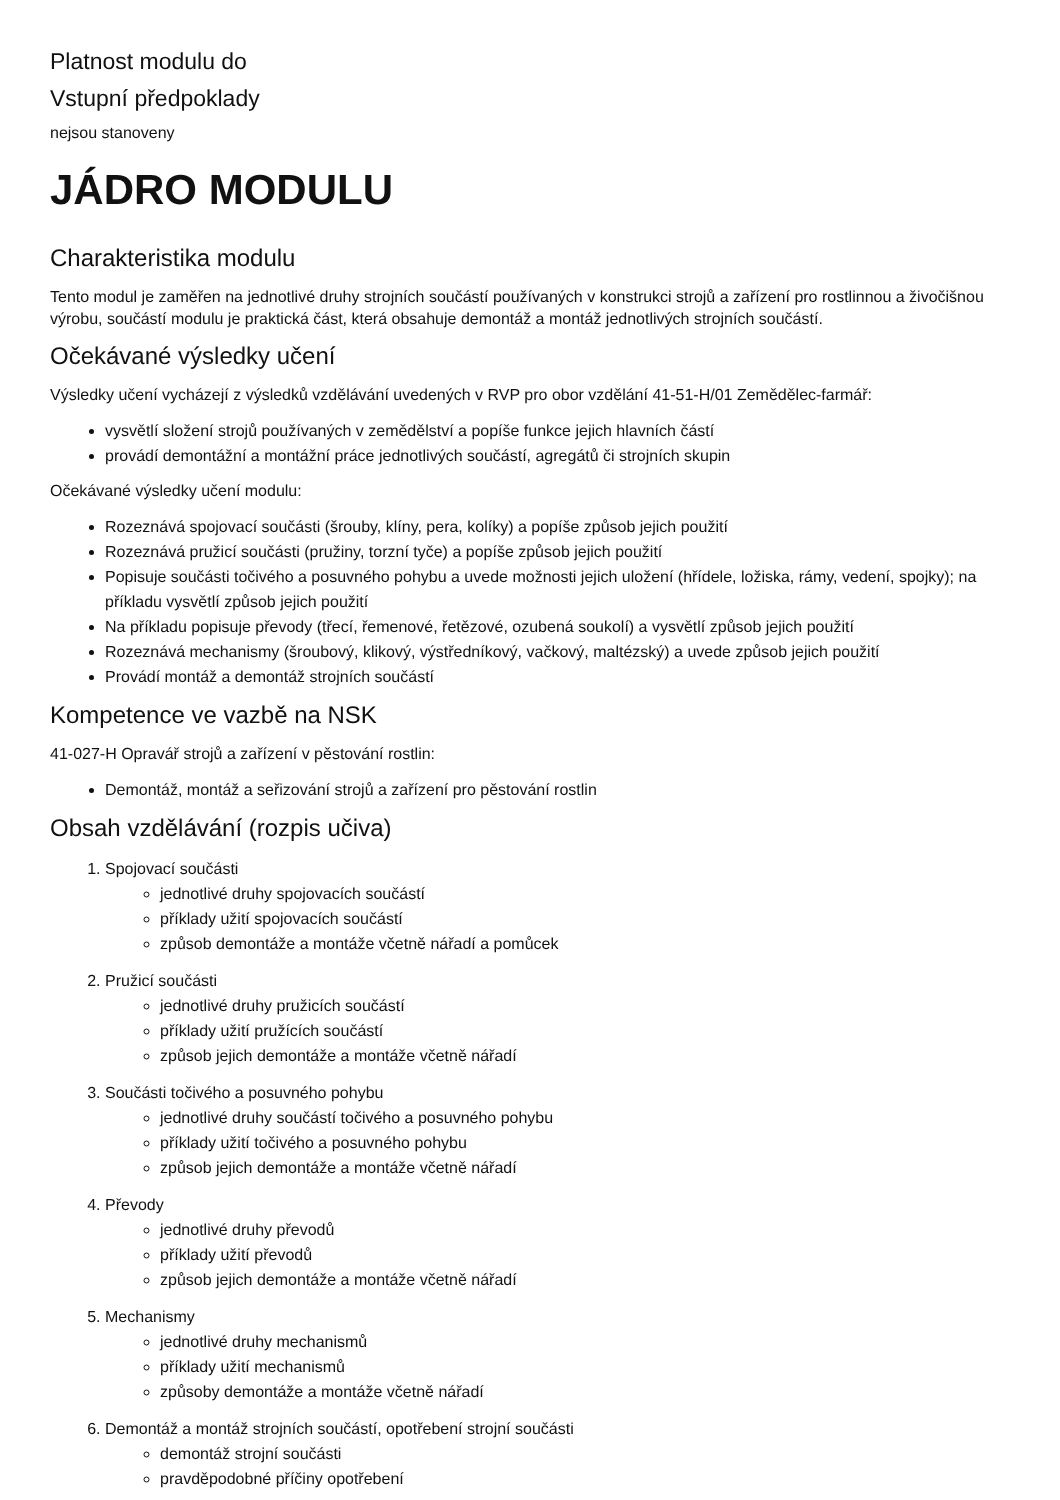Platnost modulu do
Vstupní předpoklady
nejsou stanoveny
JÁDRO MODULU
Charakteristika modulu
Tento modul je zaměřen na jednotlivé druhy strojních součástí používaných v konstrukci strojů a zařízení pro rostlinnou a živočišnou výrobu, součástí modulu je praktická část, která obsahuje demontáž a montáž jednotlivých strojních součástí.
Očekávané výsledky učení
Výsledky učení vycházejí z výsledků vzdělávání uvedených v RVP pro obor vzdělání 41-51-H/01 Zemědělec-farmář:
vysvětlí složení strojů používaných v zemědělství a popíše funkce jejich hlavních částí
provádí demontážní a montážní práce jednotlivých součástí, agregátů či strojních skupin
Očekávané výsledky učení modulu:
Rozeznává spojovací součásti (šrouby, klíny, pera, kolíky) a popíše způsob jejich použití
Rozeznává pružicí součásti (pružiny, torzní tyče) a popíše způsob jejich použití
Popisuje součásti točivého a posuvného pohybu a uvede možnosti jejich uložení (hřídele, ložiska, rámy, vedení, spojky); na příkladu vysvětlí způsob jejich použití
Na příkladu popisuje převody (třecí, řemenové, řetězové, ozubená soukolí) a vysvětlí způsob jejich použití
Rozeznává mechanismy (šroubový, klikový, výstředníkový, vačkový, maltézský) a uvede způsob jejich použití
Provádí montáž a demontáž strojních součástí
Kompetence ve vazbě na NSK
41-027-H Opravář strojů a zařízení v pěstování rostlin:
Demontáž, montáž a seřizování strojů a zařízení pro pěstování rostlin
Obsah vzdělávání (rozpis učiva)
1. Spojovací součásti
jednotlivé druhy spojovacích součástí
příklady užití spojovacích součástí
způsob demontáže a montáže včetně nářadí a pomůcek
2. Pružicí součásti
jednotlivé druhy pružicích součástí
příklady užití pružících součástí
způsob jejich demontáže a montáže včetně nářadí
3. Součásti točivého a posuvného pohybu
jednotlivé druhy součástí točivého a posuvného pohybu
příklady užití točivého a posuvného pohybu
způsob jejich demontáže a montáže včetně nářadí
4. Převody
jednotlivé druhy převodů
příklady užití převodů
způsob jejich demontáže a montáže včetně nářadí
5. Mechanismy
jednotlivé druhy mechanismů
příklady užití mechanismů
způsoby demontáže a montáže včetně nářadí
6. Demontáž a montáž strojních součástí, opotřebení strojní součásti
demontáž strojní součásti
pravděpodobné příčiny opotřebení